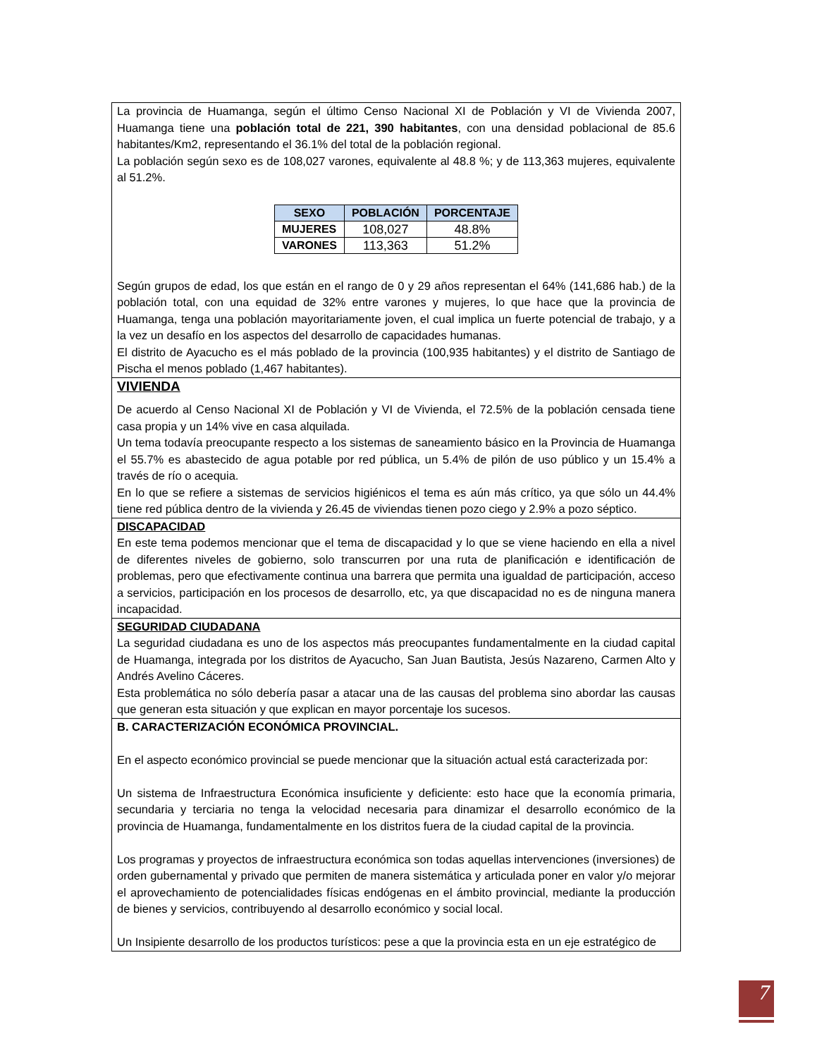| La provincia de Huamanga, según el último Censo Nacional XI de Población y VI de Vivienda 2007, Huamanga tiene una población total de 221, 390 habitantes , con una densidad poblacional de 85.6 habitantes/Km2, representando el 36.1% del total de la población regional. La población según sexo es de 108,027 varones, equivalente al 48.8 %; y de 113,363 mujeres, equivalente al 51.2%. / SEXO / POBLACIÓN / PORCENTAJE / / --- / --- / --- / / MUJERES / 108,027 / 48.8% / / VARONES / 113,363 / 51.2% / Según grupos de edad, los que están en el rango de 0 y 29 años representan el 64% (141,686 hab.) de la población total, con una equidad de 32% entre varones y mujeres, lo que hace que la provincia de Huamanga, tenga una población mayoritariamente joven, el cual implica un fuerte potencial de trabajo, y a la vez un desafío en los aspectos del desarrollo de capacidades humanas. El distrito de Ayacucho es el más poblado de la provincia (100,935 habitantes) y el distrito de Santiago de Pischa el menos poblado (1,467 habitantes). |
| VIVIENDA De acuerdo al Censo Nacional XI de Población y VI de Vivienda, el 72.5% de la población censada tiene casa propia y un 14% vive en casa alquilada. Un tema todavía preocupante respecto a los sistemas de saneamiento básico en la Provincia de Huamanga el 55.7% es abastecido de agua potable por red pública, un 5.4% de pilón de uso público y un 15.4% a través de río o acequia. En lo que se refiere a sistemas de servicios higiénicos el tema es aún más crítico, ya que sólo un 44.4% tiene red pública dentro de la vivienda y 26.45 de viviendas tienen pozo ciego y 2.9% a pozo séptico. |
| DISCAPACIDAD En este tema podemos mencionar que el tema de discapacidad y lo que se viene haciendo en ella a nivel de diferentes niveles de gobierno, solo transcurren por una ruta de planificación e identificación de problemas, pero que efectivamente continua una barrera que permita una igualdad de participación, acceso a servicios, participación en los procesos de desarrollo, etc, ya que discapacidad no es de ninguna manera incapacidad. |
| SEGURIDAD CIUDADANA La seguridad ciudadana es uno de los aspectos más preocupantes fundamentalmente en la ciudad capital de Huamanga, integrada por los distritos de Ayacucho, San Juan Bautista, Jesús Nazareno, Carmen Alto y Andrés Avelino Cáceres. Esta problemática no sólo debería pasar a atacar una de las causas del problema sino abordar las causas que generan esta situación y que explican en mayor porcentaje los sucesos. |
| B. CARACTERIZACIÓN ECONÓMICA PROVINCIAL. En el aspecto económico provincial se puede mencionar que la situación actual está caracterizada por: Un sistema de Infraestructura Económica insuficiente y deficiente: esto hace que la economía primaria, secundaria y terciaria no tenga la velocidad necesaria para dinamizar el desarrollo económico de la provincia de Huamanga, fundamentalmente en los distritos fuera de la ciudad capital de la provincia. Los programas y proyectos de infraestructura económica son todas aquellas intervenciones (inversiones) de orden gubernamental y privado que permiten de manera sistemática y articulada poner en valor y/o mejorar el aprovechamiento de potencialidades físicas endógenas en el ámbito provincial, mediante la producción de bienes y servicios, contribuyendo al desarrollo económico y social local. Un Insipiente desarrollo de los productos turísticos: pese a que la provincia esta en un eje estratégico de |
7